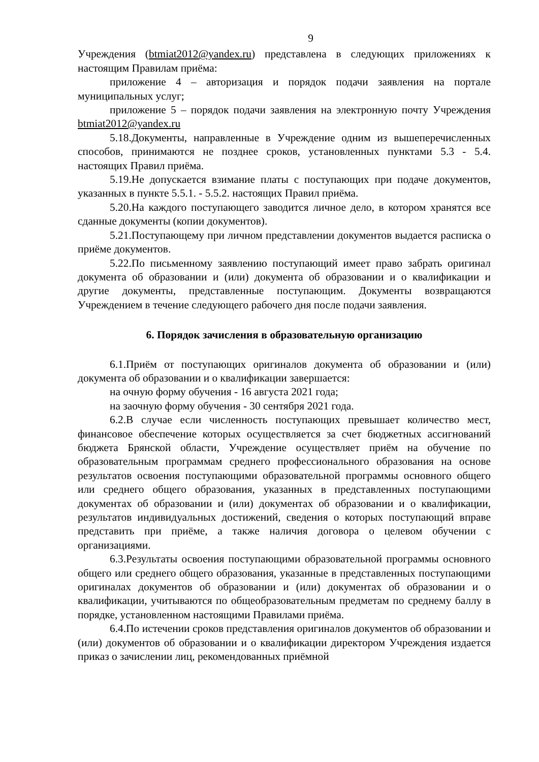9
Учреждения (btmiat2012@yandex.ru) представлена в следующих приложениях к настоящим Правилам приёма:
приложение 4 – авторизация и порядок подачи заявления на портале муниципальных услуг;
приложение 5 – порядок подачи заявления на электронную почту Учреждения btmiat2012@yandex.ru
5.18.Документы, направленные в Учреждение одним из вышеперечисленных способов, принимаются не позднее сроков, установленных пунктами 5.3 - 5.4. настоящих Правил приёма.
5.19.Не допускается взимание платы с поступающих при подаче документов, указанных в пункте 5.5.1. - 5.5.2. настоящих Правил приёма.
5.20.На каждого поступающего заводится личное дело, в котором хранятся все сданные документы (копии документов).
5.21.Поступающему при личном представлении документов выдается расписка о приёме документов.
5.22.По письменному заявлению поступающий имеет право забрать оригинал документа об образовании и (или) документа об образовании и о квалификации и другие документы, представленные поступающим. Документы возвращаются Учреждением в течение следующего рабочего дня после подачи заявления.
6. Порядок зачисления в образовательную организацию
6.1.Приём от поступающих оригиналов документа об образовании и (или) документа об образовании и о квалификации завершается:
на очную форму обучения - 16 августа 2021 года;
на заочную форму обучения - 30 сентября 2021 года.
6.2.В случае если численность поступающих превышает количество мест, финансовое обеспечение которых осуществляется за счет бюджетных ассигнований бюджета Брянской области, Учреждение осуществляет приём на обучение по образовательным программам среднего профессионального образования на основе результатов освоения поступающими образовательной программы основного общего или среднего общего образования, указанных в представленных поступающими документах об образовании и (или) документах об образовании и о квалификации, результатов индивидуальных достижений, сведения о которых поступающий вправе представить при приёме, а также наличия договора о целевом обучении с организациями.
6.3.Результаты освоения поступающими образовательной программы основного общего или среднего общего образования, указанные в представленных поступающими оригиналах документов об образовании и (или) документах об образовании и о квалификации, учитываются по общеобразовательным предметам по среднему баллу в порядке, установленном настоящими Правилами приёма.
6.4.По истечении сроков представления оригиналов документов об образовании и (или) документов об образовании и о квалификации директором Учреждения издается приказ о зачислении лиц, рекомендованных приёмной